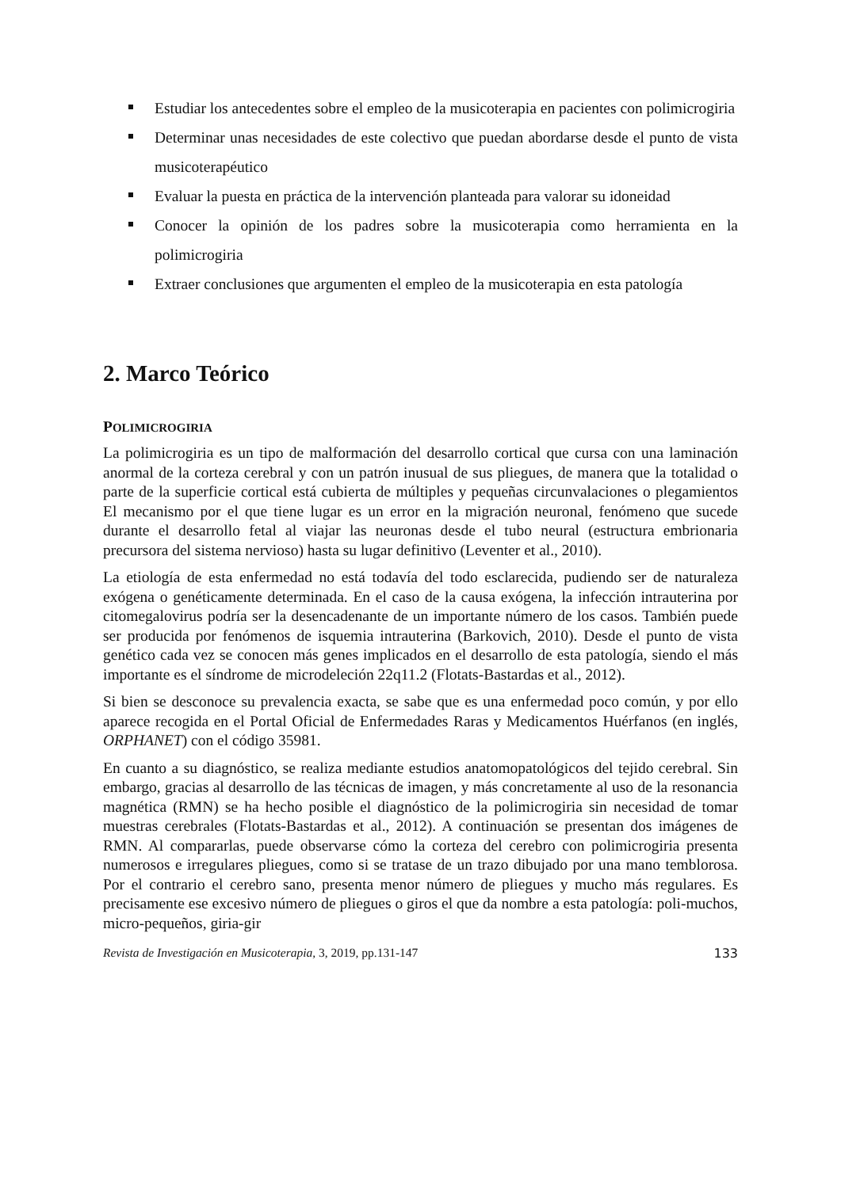Estudiar los antecedentes sobre el empleo de la musicoterapia en pacientes con polimicrogiria
Determinar unas necesidades de este colectivo que puedan abordarse desde el punto de vista musicoterapéutico
Evaluar la puesta en práctica de la intervención planteada para valorar su idoneidad
Conocer la opinión de los padres sobre la musicoterapia como herramienta en la polimicrogiria
Extraer conclusiones que argumenten el empleo de la musicoterapia en esta patología
2. Marco Teórico
POLIMICROGIRIA
La polimicrogiria es un tipo de malformación del desarrollo cortical que cursa con una laminación anormal de la corteza cerebral y con un patrón inusual de sus pliegues, de manera que la totalidad o parte de la superficie cortical está cubierta de múltiples y pequeñas circunvalaciones o plegamientos El mecanismo por el que tiene lugar es un error en la migración neuronal, fenómeno que sucede durante el desarrollo fetal al viajar las neuronas desde el tubo neural (estructura embrionaria precursora del sistema nervioso) hasta su lugar definitivo (Leventer et al., 2010).
La etiología de esta enfermedad no está todavía del todo esclarecida, pudiendo ser de naturaleza exógena o genéticamente determinada. En el caso de la causa exógena, la infección intrauterina por citomegalovirus podría ser la desencadenante de un importante número de los casos. También puede ser producida por fenómenos de isquemia intrauterina (Barkovich, 2010). Desde el punto de vista genético cada vez se conocen más genes implicados en el desarrollo de esta patología, siendo el más importante es el síndrome de microdeleción 22q11.2 (Flotats-Bastardas et al., 2012).
Si bien se desconoce su prevalencia exacta, se sabe que es una enfermedad poco común, y por ello aparece recogida en el Portal Oficial de Enfermedades Raras y Medicamentos Huérfanos (en inglés, ORPHANET) con el código 35981.
En cuanto a su diagnóstico, se realiza mediante estudios anatomopatológicos del tejido cerebral. Sin embargo, gracias al desarrollo de las técnicas de imagen, y más concretamente al uso de la resonancia magnética (RMN) se ha hecho posible el diagnóstico de la polimicrogiria sin necesidad de tomar muestras cerebrales (Flotats-Bastardas et al., 2012). A continuación se presentan dos imágenes de RMN. Al compararlas, puede observarse cómo la corteza del cerebro con polimicrogiria presenta numerosos e irregulares pliegues, como si se tratase de un trazo dibujado por una mano temblorosa. Por el contrario el cerebro sano, presenta menor número de pliegues y mucho más regulares. Es precisamente ese excesivo número de pliegues o giros el que da nombre a esta patología: poli-muchos, micro-pequeños, giria-gir
Revista de Investigación en Musicoterapia, 3, 2019, pp.131-147 133